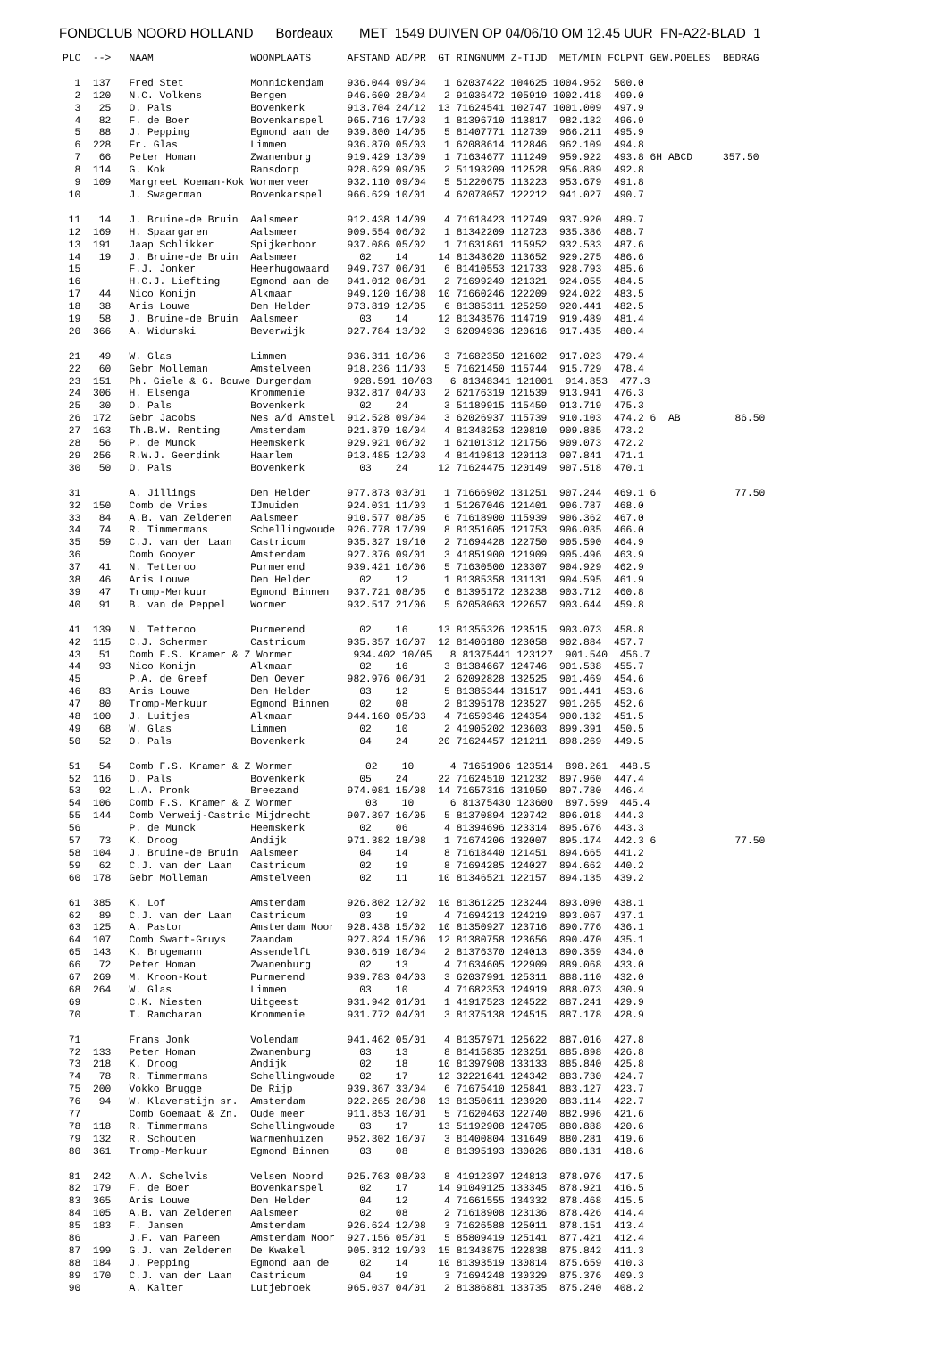FONDCLUB NOORD HOLLAND Bordeaux MET 1549 DUIVEN OP 04/06/10 OM 12.45 UUR FN-A22-BLAD 1
| PLC |
| --- |
PLC  -->   NAAM                WOONPLAATS      AFSTAND AD/PR  GT RINGNUMM Z-TIJD  MET/MIN FCLPNT GEW.POELES  BEDRAG

  1  137   Fred Stet           Monnickendam    936.044 09/04   1 62037422 104625 1004.952  500.0
  2  120   N.C. Volkens        Bergen          946.600 28/04   2 91036472 105919 1002.418  499.0
  3   25   O. Pals             Bovenkerk       913.704 24/12  13 71624541 102747 1001.009  497.9
  4   82   F. de Boer          Bovenkarspel    965.716 17/03   1 81396710 113817  982.132  496.9
  5   88   J. Pepping          Egmond aan de   939.800 14/05   5 81407771 112739  966.211  495.9
  6  228   Fr. Glas            Limmen          936.870 05/03   1 62088614 112846  962.109  494.8
  7   66   Peter Homan         Zwanenburg      919.429 13/09   1 71634677 111249  959.922  493.8 6H ABCD     357.50
  8  114   G. Kok              Ransdorp        928.629 09/05   2 51193209 112528  956.889  492.8
  9  109   Margreet Koeman-Kok Wormerveer      932.110 09/04   5 51220675 113223  953.679  491.8
 10        J. Swagerman        Bovenkarspel    966.629 10/01   4 62078057 122212  941.027  490.7

 11   14   J. Bruine-de Bruin  Aalsmeer        912.438 14/09   4 71618423 112749  937.920  489.7
 12  169   H. Spaargaren       Aalsmeer        909.554 06/02   1 81342209 112723  935.386  488.7
 13  191   Jaap Schlikker      Spijkerboor     937.086 05/02   1 71631861 115952  932.533  487.6
 14   19   J. Bruine-de Bruin  Aalsmeer          02    14     14 81343620 113652  929.275  486.6
 15        F.J. Jonker         Heerhugowaard   949.737 06/01   6 81410553 121733  928.793  485.6
 16        H.C.J. Liefting     Egmond aan de   941.012 06/01   2 71699249 121321  924.055  484.5
 17   44   Nico Konijn         Alkmaar         949.120 16/08  10 71660246 122209  924.022  483.5
 18   38   Aris Louwe          Den Helder      973.819 12/05   6 81385311 125259  920.441  482.5
 19   58   J. Bruine-de Bruin  Aalsmeer          03    14     12 81343576 114719  919.489  481.4
 20  366   A. Widurski         Beverwijk       927.784 13/02   3 62094936 120616  917.435  480.4

 21   49   W. Glas             Limmen          936.311 10/06   3 71682350 121602  917.023  479.4
 22   60   Gebr Molleman       Amstelveen      918.236 11/03   5 71621450 115744  915.729  478.4
 23  151   Ph. Giele & G. Bouwe Durgerdam       928.591 10/03   6 81348341 121001  914.853  477.3
 24  306   H. Elsenga          Krommenie       932.817 04/03   2 62176319 121539  913.941  476.3
 25   30   O. Pals             Bovenkerk         02    24      3 51189915 115459  913.719  475.3
 26  172   Gebr Jacobs         Nes a/d Amstel  912.528 09/04   3 62026937 115739  910.103  474.2 6  AB         86.50
 27  163   Th.B.W. Renting     Amsterdam       921.879 10/04   4 81348253 120810  909.885  473.2
 28   56   P. de Munck         Heemskerk       929.921 06/02   1 62101312 121756  909.073  472.2
 29  256   R.W.J. Geerdink     Haarlem         913.485 12/03   4 81419813 120113  907.841  471.1
 30   50   O. Pals             Bovenkerk         03    24     12 71624475 120149  907.518  470.1

 31        A. Jillings         Den Helder      977.873 03/01   1 71666902 131251  907.244  469.1 6             77.50
 32  150   Comb de Vries       IJmuiden        924.031 11/03   1 51267046 121401  906.787  468.0
 33   84   A.B. van Zelderen   Aalsmeer        910.577 08/05   6 71618900 115939  906.362  467.0
 34   74   R. Timmermans       Schellingwoude  926.778 17/09   8 81351605 121753  906.035  466.0
 35   59   C.J. van der Laan   Castricum       935.327 19/10   2 71694428 122750  905.590  464.9
 36        Comb Gooyer         Amsterdam       927.376 09/01   3 41851900 121909  905.496  463.9
 37   41   N. Tetteroo         Purmerend       939.421 16/06   5 71630500 123307  904.929  462.9
 38   46   Aris Louwe          Den Helder        02    12      1 81385358 131131  904.595  461.9
 39   47   Tromp-Merkuur       Egmond Binnen   937.721 08/05   6 81395172 123238  903.712  460.8
 40   91   B. van de Peppel    Wormer          932.517 21/06   5 62058063 122657  903.644  459.8

 41  139   N. Tetteroo         Purmerend         02    16     13 81355326 123515  903.073  458.8
 42  115   C.J. Schermer       Castricum       935.357 16/07  12 81406180 123058  902.884  457.7
 43   51   Comb F.S. Kramer & Z Wormer          934.402 10/05   8 81375441 123127  901.540  456.7
 44   93   Nico Konijn         Alkmaar           02    16      3 81384667 124746  901.538  455.7
 45        P.A. de Greef       Den Oever       982.976 06/01   2 62092828 132525  901.469  454.6
 46   83   Aris Louwe          Den Helder        03    12      5 81385344 131517  901.441  453.6
 47   80   Tromp-Merkuur       Egmond Binnen     02    08      2 81395178 123527  901.265  452.6
 48  100   J. Luitjes          Alkmaar         944.160 05/03   4 71659346 124354  900.132  451.5
 49   68   W. Glas             Limmen            02    10      2 41905202 123603  899.391  450.5
 50   52   O. Pals             Bovenkerk         04    24     20 71624457 121211  898.269  449.5

 51   54   Comb F.S. Kramer & Z Wormer            02    10      4 71651906 123514  898.261  448.5
 52  116   O. Pals             Bovenkerk         05    24     22 71624510 121232  897.960  447.4
 53   92   L.A. Pronk          Breezand        974.081 15/08  14 71657316 131959  897.780  446.4
 54  106   Comb F.S. Kramer & Z Wormer            03    10      6 81375430 123600  897.599  445.4
 55  144   Comb Verweij-Castric Mijdrecht      907.397 16/05   5 81370894 120742  896.018  444.3
 56        P. de Munck         Heemskerk         02    06      4 81394696 123314  895.676  443.3
 57   73   K. Droog            Andijk          971.382 18/08   1 71674206 132007  895.174  442.3 6             77.50
 58  104   J. Bruine-de Bruin  Aalsmeer          04    14      8 71618440 121451  894.665  441.2
 59   62   C.J. van der Laan   Castricum         02    19      8 71694285 124027  894.662  440.2
 60  178   Gebr Molleman       Amstelveen        02    11     10 81346521 122157  894.135  439.2

 61  385   K. Lof              Amsterdam       926.802 12/02  10 81361225 123244  893.090  438.1
 62   89   C.J. van der Laan   Castricum         03    19      4 71694213 124219  893.067  437.1
 63  125   A. Pastor           Amsterdam Noor  928.438 15/02  10 81350927 123716  890.776  436.1
 64  107   Comb Swart-Gruys    Zaandam         927.824 15/06  12 81380758 123656  890.470  435.1
 65  143   K. Brugemann        Assendelft      930.619 10/04   2 81376370 124013  890.359  434.0
 66   72   Peter Homan         Zwanenburg        02    13      4 71634605 122909  889.068  433.0
 67  269   M. Kroon-Kout       Purmerend       939.783 04/03   3 62037991 125311  888.110  432.0
 68  264   W. Glas             Limmen            03    10      4 71682353 124919  888.073  430.9
 69        C.K. Niesten        Uitgeest        931.942 01/01   1 41917523 124522  887.241  429.9
 70        T. Ramcharan        Krommenie       931.772 04/01   3 81375138 124515  887.178  428.9

 71        Frans Jonk          Volendam        941.462 05/01   4 81357971 125622  887.016  427.8
 72  133   Peter Homan         Zwanenburg        03    13      8 81415835 123251  885.898  426.8
 73  218   K. Droog            Andijk            02    18     10 81397908 133133  885.840  425.8
 74   78   R. Timmermans       Schellingwoude    02    17     12 32221641 124342  883.730  424.7
 75  200   Vokko Brugge        De Rijp         939.367 33/04   6 71675410 125841  883.127  423.7
 76   94   W. Klaverstijn sr.  Amsterdam       922.265 20/08  13 81350611 123920  883.114  422.7
 77        Comb Goemaat & Zn.  Oude meer       911.853 10/01   5 71620463 122740  882.996  421.6
 78  118   R. Timmermans       Schellingwoude    03    17     13 51192908 124705  880.888  420.6
 79  132   R. Schouten         Warmenhuizen    952.302 16/07   3 81400804 131649  880.281  419.6
 80  361   Tromp-Merkuur       Egmond Binnen     03    08      8 81395193 130026  880.131  418.6

 81  242   A.A. Schelvis       Velsen Noord    925.763 08/03   8 41912397 124813  878.976  417.5
 82  179   F. de Boer          Bovenkarspel      02    17     14 91049125 133345  878.921  416.5
 83  365   Aris Louwe          Den Helder        04    12      4 71661555 134332  878.468  415.5
 84  105   A.B. van Zelderen   Aalsmeer          02    08      2 71618908 123136  878.426  414.4
 85  183   F. Jansen           Amsterdam       926.624 12/08   3 71626588 125011  878.151  413.4
 86        J.F. van Pareen     Amsterdam Noor  927.156 05/01   5 85809419 125141  877.421  412.4
 87  199   G.J. van Zelderen   De Kwakel       905.312 19/03  15 81343875 122838  875.842  411.3
 88  184   J. Pepping          Egmond aan de     02    14     10 81393519 130814  875.659  410.3
 89  170   C.J. van der Laan   Castricum         04    19      3 71694248 130329  875.376  409.3
 90        A. Kalter           Lutjebroek      965.037 04/01   2 81386881 133735  875.240  408.2